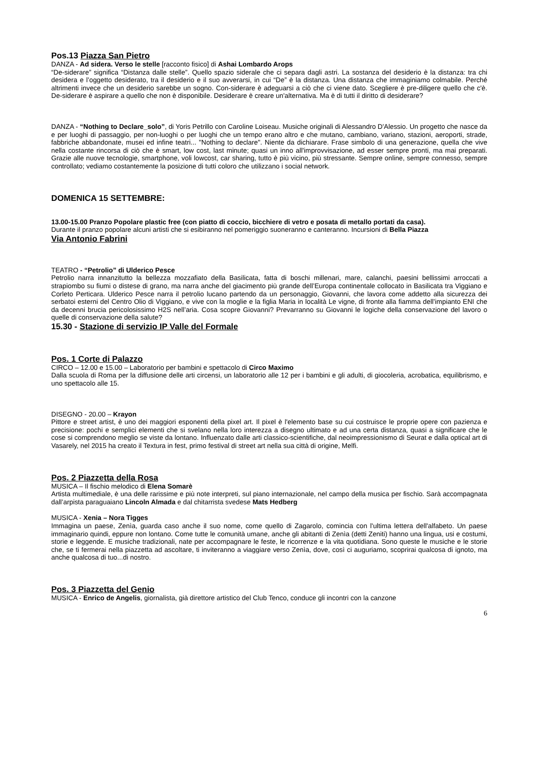Pos.13 Piazza San Pietro
DANZA - Ad sidera. Verso le stelle [racconto fisico] di Ashai Lombardo Arops
“De-siderare” significa “Distanza dalle stelle”. Quello spazio siderale che ci separa dagli astri. La sostanza del desiderio è la distanza: tra chi desidera e l’oggetto desiderato, tra il desiderio e il suo avverarsi, in cui “De” è la distanza. Una distanza che immaginiamo colmabile. Perché altrimenti invece che un desiderio sarebbe un sogno. Con-siderare è adeguarsi a ciò che ci viene dato. Scegliere è pre-diligere quello che c'è. De-siderare è aspirare a quello che non è disponibile. Desiderare è creare un'alternativa. Ma è di tutti il diritto di desiderare?
DANZA - “Nothing to Declare_solo”, di Yoris Petrillo con Caroline Loiseau. Musiche originali di Alessandro D'Alessio. Un progetto che nasce da e per luoghi di passaggio, per non-luoghi o per luoghi che un tempo erano altro e che mutano, cambiano, variano, stazioni, aeroporti, strade, fabbriche abbandonate, musei ed infine teatri... "Nothing to declare". Niente da dichiarare. Frase simbolo di una generazione, quella che vive nella costante rincorsa di ciò che è smart, low cost, last minute; quasi un inno all'improvvisazione, ad esser sempre pronti, ma mai preparati. Grazie alle nuove tecnologie, smartphone, voli lowcost, car sharing, tutto è più vicino, più stressante. Sempre online, sempre connesso, sempre controllato; vediamo costantemente la posizione di tutti coloro che utilizzano i social network.
DOMENICA 15 SETTEMBRE:
13.00-15.00 Pranzo Popolare plastic free (con piatto di coccio, bicchiere di vetro e posata di metallo portati da casa).
Durante il pranzo popolare alcuni artisti che si esibiranno nel pomeriggio suoneranno e canteranno. Incursioni di Bella Piazza
Via Antonio Fabrini
TEATRO - “Petrolio” di Ulderico Pesce
Petrolio narra innanzitutto la bellezza mozzafiato della Basilicata, fatta di boschi millenari, mare, calanchi, paesini bellissimi arroccati a strapiombo su fiumi o distese di grano, ma narra anche del giacimento più grande dell’Europa continentale collocato in Basilicata tra Viggiano e Corleto Perticara. Ulderico Pesce narra il petrolio lucano partendo da un personaggio, Giovanni, che lavora come addetto alla sicurezza dei serbatoi esterni del Centro Olio di Viggiano, e vive con la moglie e la figlia Maria in località Le vigne, di fronte alla fiamma dell’impianto ENI che da decenni brucia pericolosissimo H2S nell’aria. Cosa scopre Giovanni? Prevarranno su Giovanni le logiche della conservazione del lavoro o quelle di conservazione della salute?
15.30 - Stazione di servizio IP Valle del Formale
Pos. 1 Corte di Palazzo
CIRCO – 12.00 e 15.00 – Laboratorio per bambini e spettacolo di Circo Maximo
Dalla scuola di Roma per la diffusione delle arti circensi, un laboratorio alle 12 per i bambini e gli adulti, di giocoleria, acrobatica, equilibrismo, e uno spettacolo alle 15.
DISEGNO - 20.00 – Krayon
Pittore e street artist, è uno dei maggiori esponenti della pixel art. Il pixel è l'elemento base su cui costruisce le proprie opere con pazienza e precisione: pochi e semplici elementi che si svelano nella loro interezza a disegno ultimato e ad una certa distanza, quasi a significare che le cose si comprendono meglio se viste da lontano. Influenzato dalle arti classico-scientifiche, dal neoimpressionismo di Seurat e dalla optical art di Vasarely, nel 2015 ha creato il Textura in fest, primo festival di street art nella sua città di origine, Melfi.
Pos. 2 Piazzetta della Rosa
MUSICA – Il fischio melodico di Elena Somarè
Artista multimediale, è una delle rarissime e più note interpreti, sul piano internazionale, nel campo della musica per fischio. Sarà accompagnata dall’arpista paraguaiano Lincoln Almada e dal chitarrista svedese Mats Hedberg
MUSICA - Xenia – Nora Tigges
Immagina un paese, Zenìa, guarda caso anche il suo nome, come quello di Zagarolo, comincia con l'ultima lettera dell'alfabeto. Un paese immaginario quindi, eppure non lontano. Come tutte le comunità umane, anche gli abitanti di Zenìa (detti Zeniti) hanno una lingua, usi e costumi, storie e leggende. E musiche tradizionali, nate per accompagnare le feste, le ricorrenze e la vita quotidiana. Sono queste le musiche e le storie che, se ti fermerai nella piazzetta ad ascoltare, ti inviteranno a viaggiare verso Zenìa, dove, così ci auguriamo, scoprirai qualcosa di ignoto, ma anche qualcosa di tuo...di nostro.
Pos. 3 Piazzetta del Genio
MUSICA - Enrico de Angelis, giornalista, già direttore artistico del Club Tenco, conduce gli incontri con la canzone
6